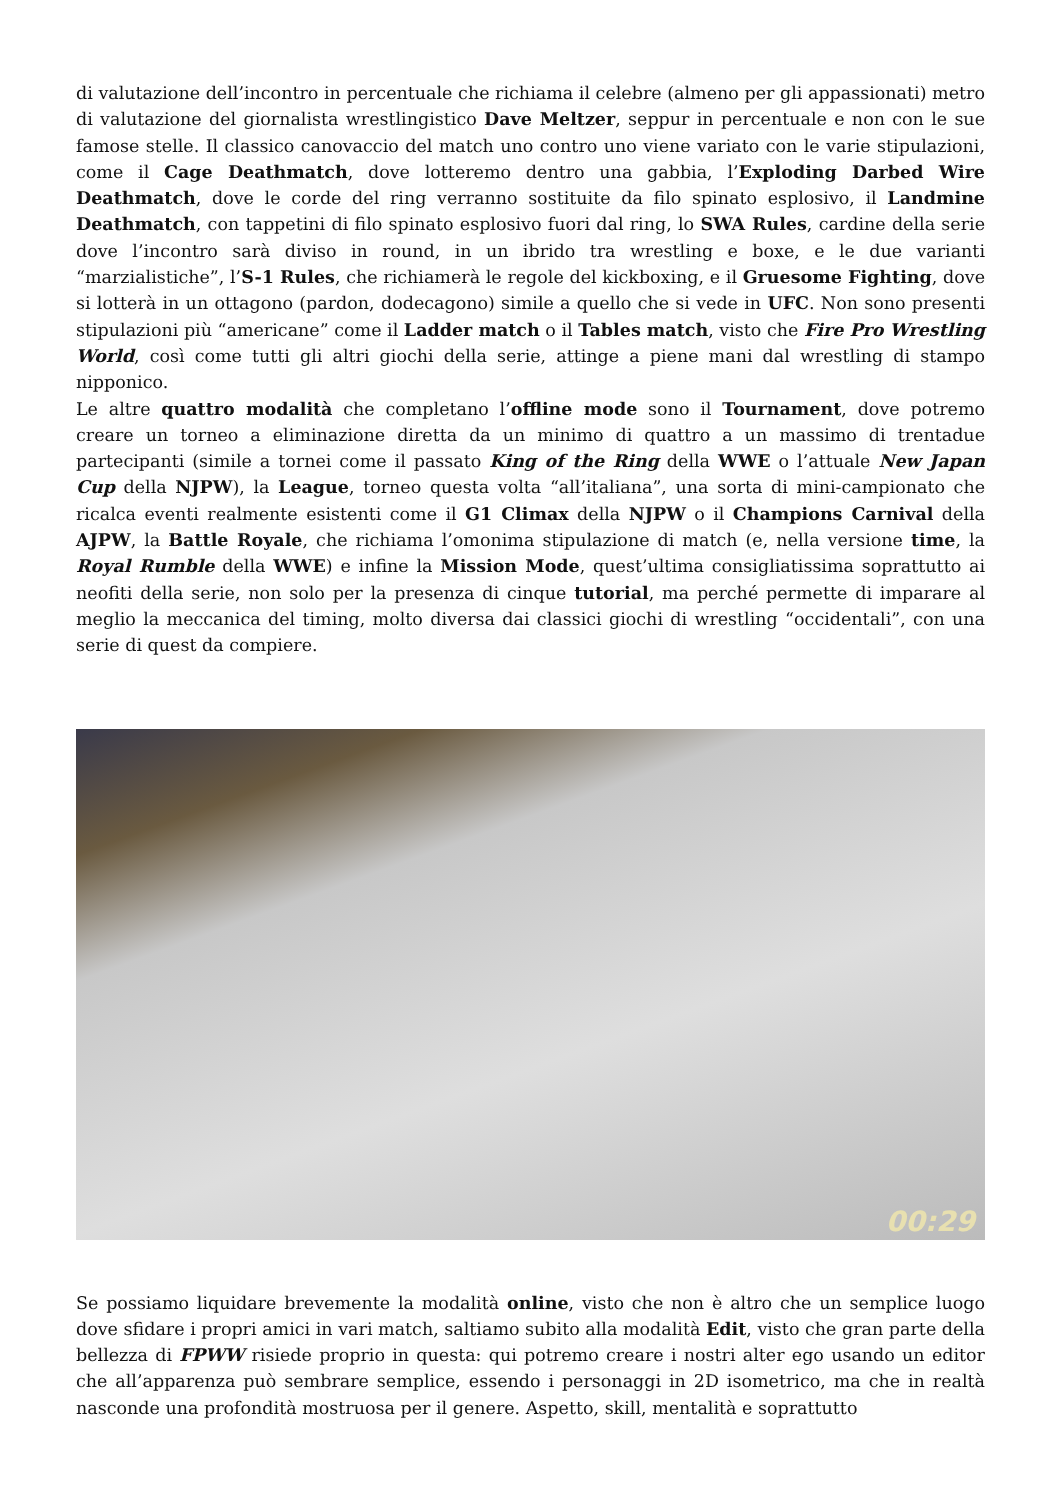di valutazione dell’incontro in percentuale che richiama il celebre (almeno per gli appassionati) metro di valutazione del giornalista wrestlingistico Dave Meltzer, seppur in percentuale e non con le sue famose stelle. Il classico canovaccio del match uno contro uno viene variato con le varie stipulazioni, come il Cage Deathmatch, dove lotteremo dentro una gabbia, l’Exploding Darbed Wire Deathmatch, dove le corde del ring verranno sostituite da filo spinato esplosivo, il Landmine Deathmatch, con tappetini di filo spinato esplosivo fuori dal ring, lo SWA Rules, cardine della serie dove l’incontro sarà diviso in round, in un ibrido tra wrestling e boxe, e le due varianti “marzialistiche”, l’S-1 Rules, che richiamerà le regole del kickboxing, e il Gruesome Fighting, dove si lotterà in un ottagono (pardon, dodecagono) simile a quello che si vede in UFC. Non sono presenti stipulazioni più “americane” come il Ladder match o il Tables match, visto che Fire Pro Wrestling World, così come tutti gli altri giochi della serie, attinge a piene mani dal wrestling di stampo nipponico.
Le altre quattro modalità che completano l’offline mode sono il Tournament, dove potremo creare un torneo a eliminazione diretta da un minimo di quattro a un massimo di trentadue partecipanti (simile a tornei come il passato King of the Ring della WWE o l’attuale New Japan Cup della NJPW), la League, torneo questa volta “all’italiana”, una sorta di mini-campionato che ricalca eventi realmente esistenti come il G1 Climax della NJPW o il Champions Carnival della AJPW, la Battle Royale, che richiama l’omonima stipulazione di match (e, nella versione time, la Royal Rumble della WWE) e infine la Mission Mode, quest’ultima consigliatissima soprattutto ai neofiti della serie, non solo per la presenza di cinque tutorial, ma perché permette di imparare al meglio la meccanica del timing, molto diversa dai classici giochi di wrestling “occidentali”, con una serie di quest da compiere.
00:29
Se possiamo liquidare brevemente la modalità online, visto che non è altro che un semplice luogo dove sfidare i propri amici in vari match, saltiamo subito alla modalità Edit, visto che gran parte della bellezza di FPWW risiede proprio in questa: qui potremo creare i nostri alter ego usando un editor che all’apparenza può sembrare semplice, essendo i personaggi in 2D isometrico, ma che in realtà nasconde una profondità mostruosa per il genere. Aspetto, skill, mentalità e soprattutto